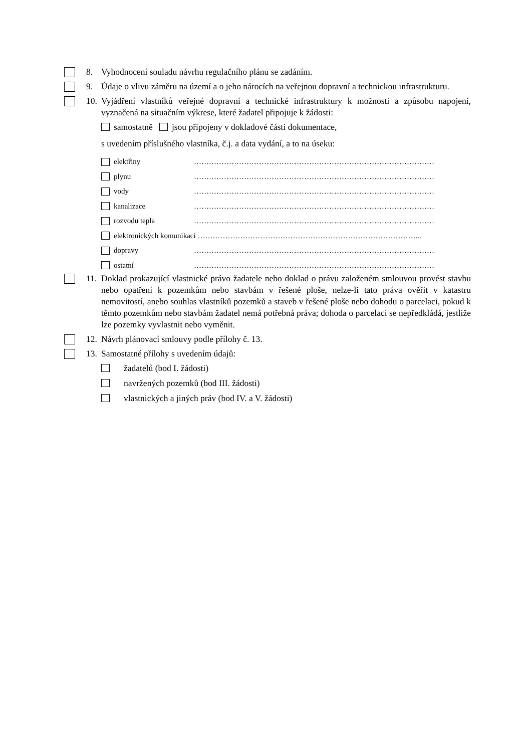8. Vyhodnocení souladu návrhu regulačního plánu se zadáním.
9. Údaje o vlivu záměru na území a o jeho nárocích na veřejnou dopravní a technickou infrastrukturu.
10.
Vyjádření vlastníků veřejné dopravní a technické infrastruktury k možnosti a způsobu napojení, vyznačená na situačním výkrese, které žadatel připojuje k žádosti:
samostatně jsou připojeny v dokladové části dokumentace,
s uvedením příslušného vlastníka, č.j. a data vydání, a to na úseku:
elektřiny ……………………………………………………………………………………
plynu ……………………………………………………………………………………
vody ……………………………………………………………………………………
kanalizace ……………………………………………………………………………………
rozvodu tepla ……………………………………………………………………………………
elektronických komunikací ……………………………………………………………………………...
dopravy ……………………………………………………………………………………
ostatní ……………………………………………………………………………………
11.
Doklad prokazující vlastnické právo žadatele nebo doklad o právu založeném smlouvou provést stavbu nebo opatření k pozemkům nebo stavbám v řešené ploše, nelze-li tato práva ověřit v katastru nemovitostí, anebo souhlas vlastníků pozemků a staveb v řešené ploše nebo dohodu o parcelaci, pokud k těmto pozemkům nebo stavbám žadatel nemá potřebná práva; dohoda o parcelaci se nepředkládá, jestliže lze pozemky vyvlastnit nebo vyměnit.
12.
Návrh plánovací smlouvy podle přílohy č. 13.
13.
Samostatné přílohy s uvedením údajů:
žadatelů (bod I. žádosti)
navržených pozemků (bod III. žádosti)
vlastnických a jiných práv (bod IV. a V. žádosti)